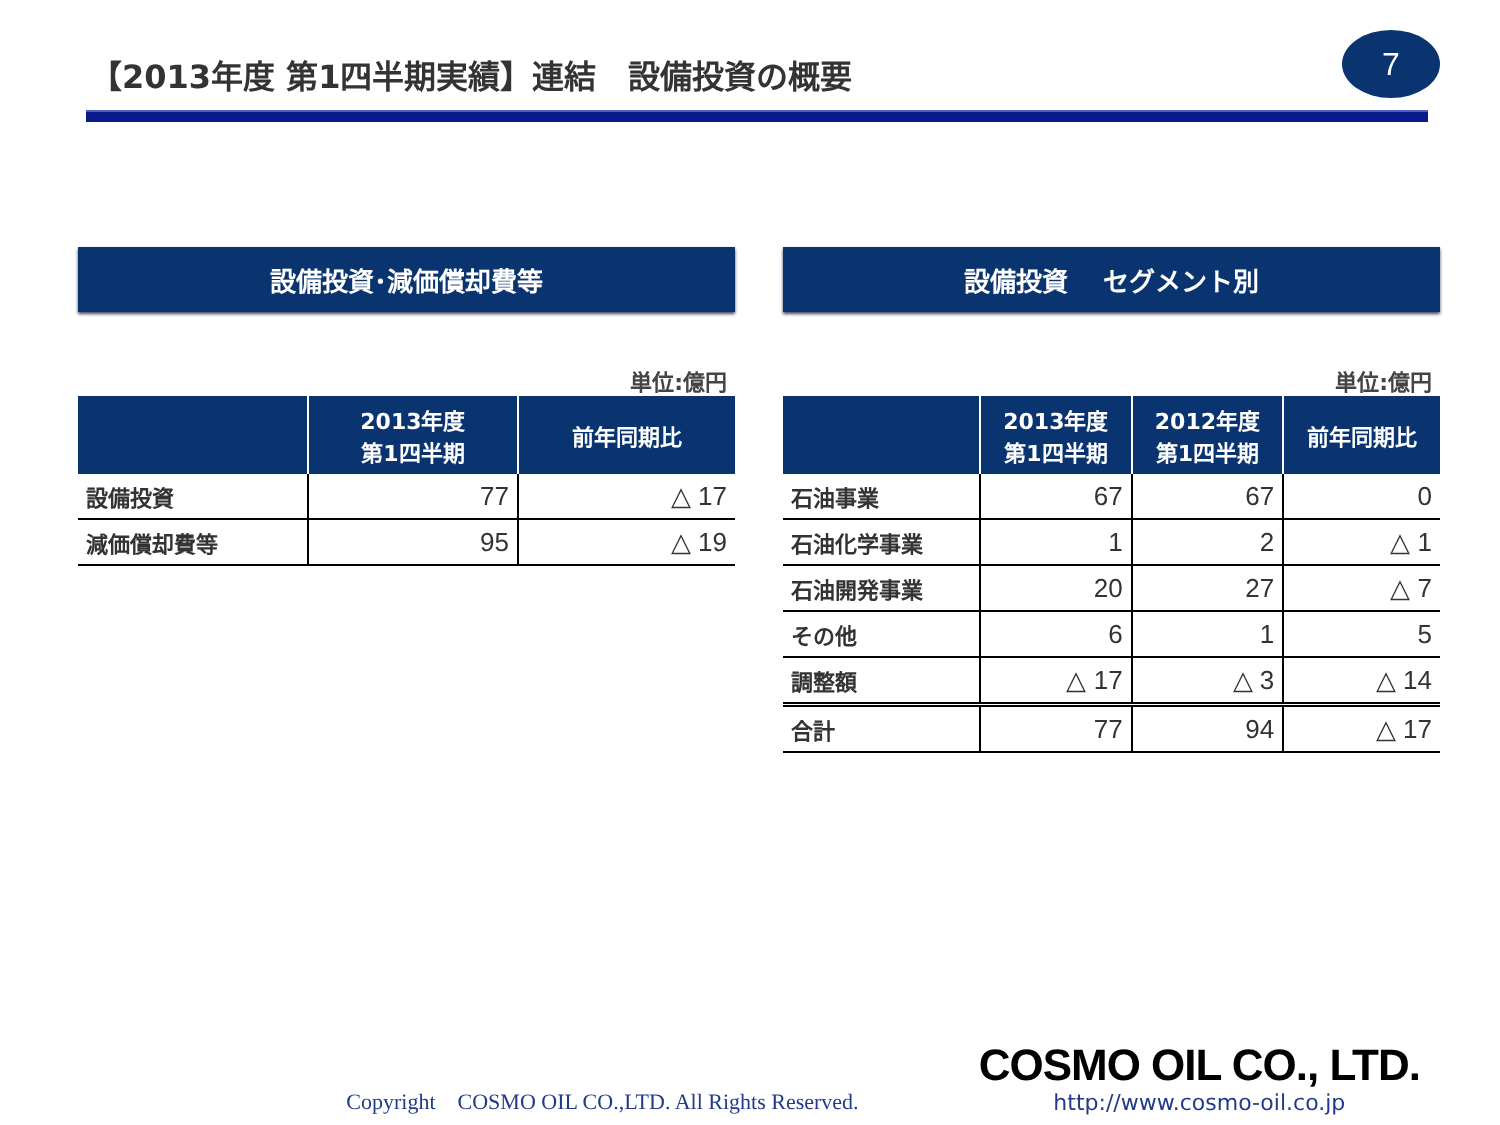【2013年度 第1四半期実績】連結　設備投資の概要
7
設備投資･減価償却費等
単位:億円
| | 2013年度 第1四半期 | 前年同期比 |
| --- | --- | --- |
| 設備投資 | 77 | △ 17 |
| 減価償却費等 | 95 | △ 19 |
設備投資　 セグメント別
単位:億円
| | 2013年度 第1四半期 | 2012年度 第1四半期 | 前年同期比 |
| --- | --- | --- | --- |
| 石油事業 | 67 | 67 | 0 |
| 石油化学事業 | 1 | 2 | △ 1 |
| 石油開発事業 | 20 | 27 | △ 7 |
| その他 | 6 | 1 | 5 |
| 調整額 | △ 17 | △ 3 | △ 14 |
| 合計 | 77 | 94 | △ 17 |
Copyright　COSMO OIL CO.,LTD. All Rights Reserved.
COSMO OIL CO., LTD.
http://www.cosmo-oil.co.jp